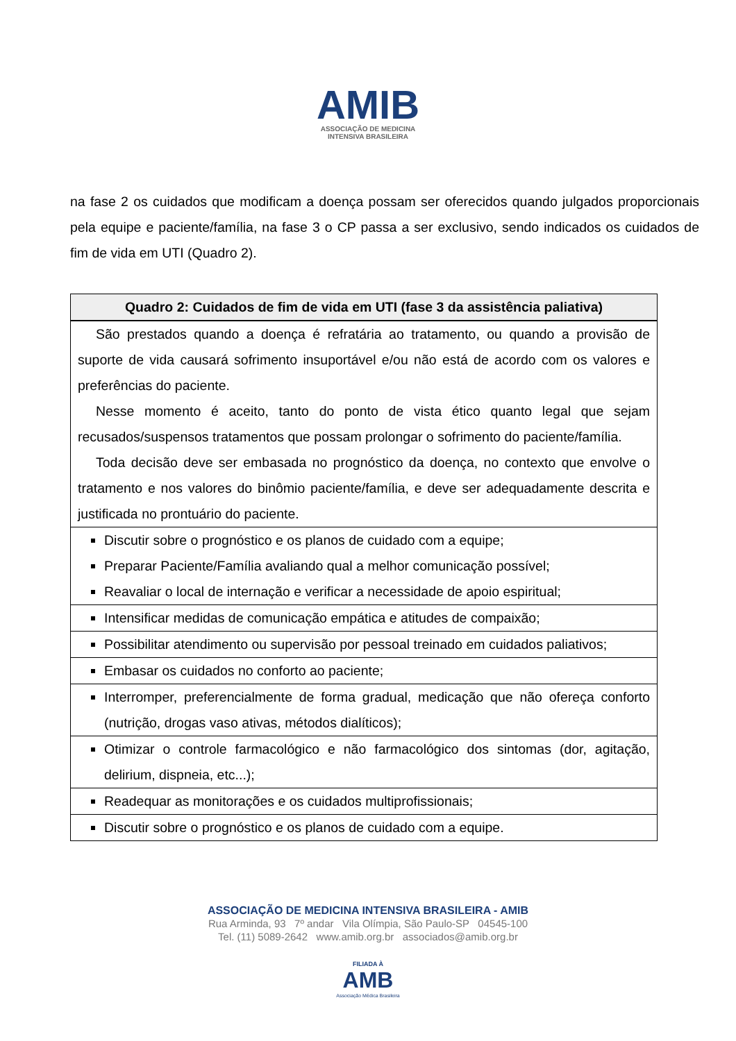AMIB
ASSOCIAÇÃO DE MEDICINA
INTENSIVA BRASILEIRA
na fase 2 os cuidados que modificam a doença possam ser oferecidos quando julgados proporcionais pela equipe e paciente/família, na fase 3 o CP passa a ser exclusivo, sendo indicados os cuidados de fim de vida em UTI (Quadro 2).
| Quadro 2: Cuidados de fim de vida em UTI (fase 3 da assistência paliativa) |
| --- |
| São prestados quando a doença é refratária ao tratamento, ou quando a provisão de suporte de vida causará sofrimento insuportável e/ou não está de acordo com os valores e preferências do paciente. Nesse momento é aceito, tanto do ponto de vista ético quanto legal que sejam recusados/suspensos tratamentos que possam prolongar o sofrimento do paciente/família. Toda decisão deve ser embasada no prognóstico da doença, no contexto que envolve o tratamento e nos valores do binômio paciente/família, e deve ser adequadamente descrita e justificada no prontuário do paciente. |
| Discutir sobre o prognóstico e os planos de cuidado com a equipe; Preparar Paciente/Família avaliando qual a melhor comunicação possível; Reavaliar o local de internação e verificar a necessidade de apoio espiritual; |
| Intensificar medidas de comunicação empática e atitudes de compaixão; |
| Possibilitar atendimento ou supervisão por pessoal treinado em cuidados paliativos; |
| Embasar os cuidados no conforto ao paciente; |
| Interromper, preferencialmente de forma gradual, medicação que não ofereça conforto (nutrição, drogas vaso ativas, métodos dialíticos); |
| Otimizar o controle farmacológico e não farmacológico dos sintomas (dor, agitação, delirium, dispneia, etc...); |
| Readequar as monitorações e os cuidados multiprofissionais; |
| Discutir sobre o prognóstico e os planos de cuidado com a equipe. |
ASSOCIAÇÃO DE MEDICINA INTENSIVA BRASILEIRA - AMIB
Rua Arminda, 93 7º andar Vila Olímpia, São Paulo-SP 04545-100
Tel. (11) 5089-2642 www.amib.org.br associados@amib.org.br
FILIADA À
AMB
Associação Médica Brasileira